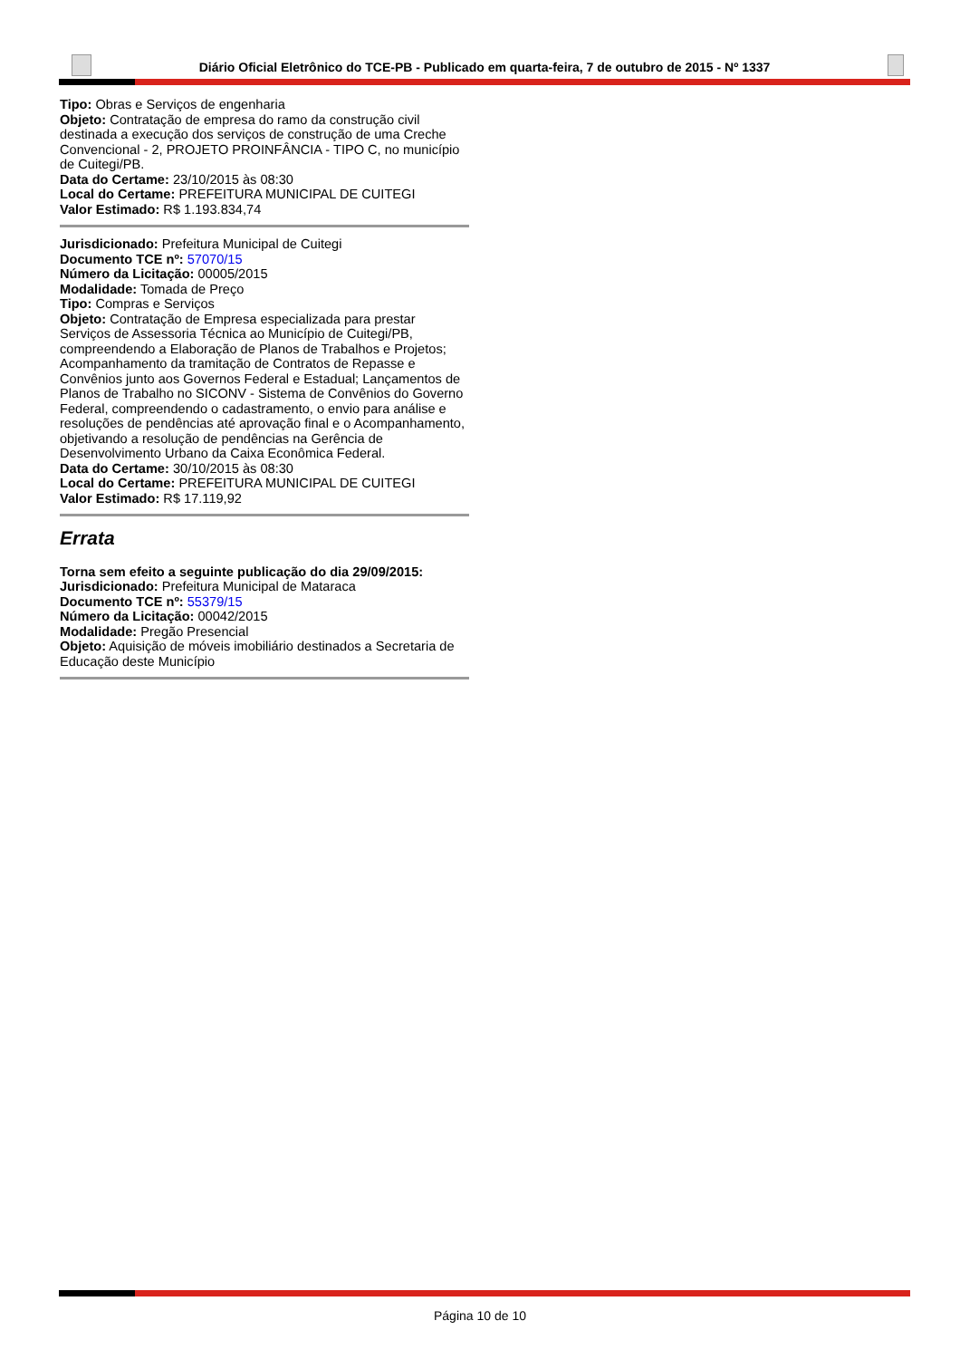Diário Oficial Eletrônico do TCE-PB - Publicado em quarta-feira, 7 de outubro de 2015 - Nº 1337
Tipo: Obras e Serviços de engenharia
Objeto: Contratação de empresa do ramo da construção civil destinada a execução dos serviços de construção de uma Creche Convencional - 2, PROJETO PROINFÂNCIA - TIPO C, no município de Cuitegi/PB.
Data do Certame: 23/10/2015 às 08:30
Local do Certame: PREFEITURA MUNICIPAL DE CUITEGI
Valor Estimado: R$ 1.193.834,74
Jurisdicionado: Prefeitura Municipal de Cuitegi
Documento TCE nº: 57070/15
Número da Licitação: 00005/2015
Modalidade: Tomada de Preço
Tipo: Compras e Serviços
Objeto: Contratação de Empresa especializada para prestar Serviços de Assessoria Técnica ao Município de Cuitegi/PB, compreendendo a Elaboração de Planos de Trabalhos e Projetos; Acompanhamento da tramitação de Contratos de Repasse e Convênios junto aos Governos Federal e Estadual; Lançamentos de Planos de Trabalho no SICONV - Sistema de Convênios do Governo Federal, compreendendo o cadastramento, o envio para análise e resoluções de pendências até aprovação final e o Acompanhamento, objetivando a resolução de pendências na Gerência de Desenvolvimento Urbano da Caixa Econômica Federal.
Data do Certame: 30/10/2015 às 08:30
Local do Certame: PREFEITURA MUNICIPAL DE CUITEGI
Valor Estimado: R$ 17.119,92
Errata
Torna sem efeito a seguinte publicação do dia 29/09/2015:
Jurisdicionado: Prefeitura Municipal de Mataraca
Documento TCE nº: 55379/15
Número da Licitação: 00042/2015
Modalidade: Pregão Presencial
Objeto: Aquisição de móveis imobiliário destinados a Secretaria de Educação deste Município
Página 10 de 10